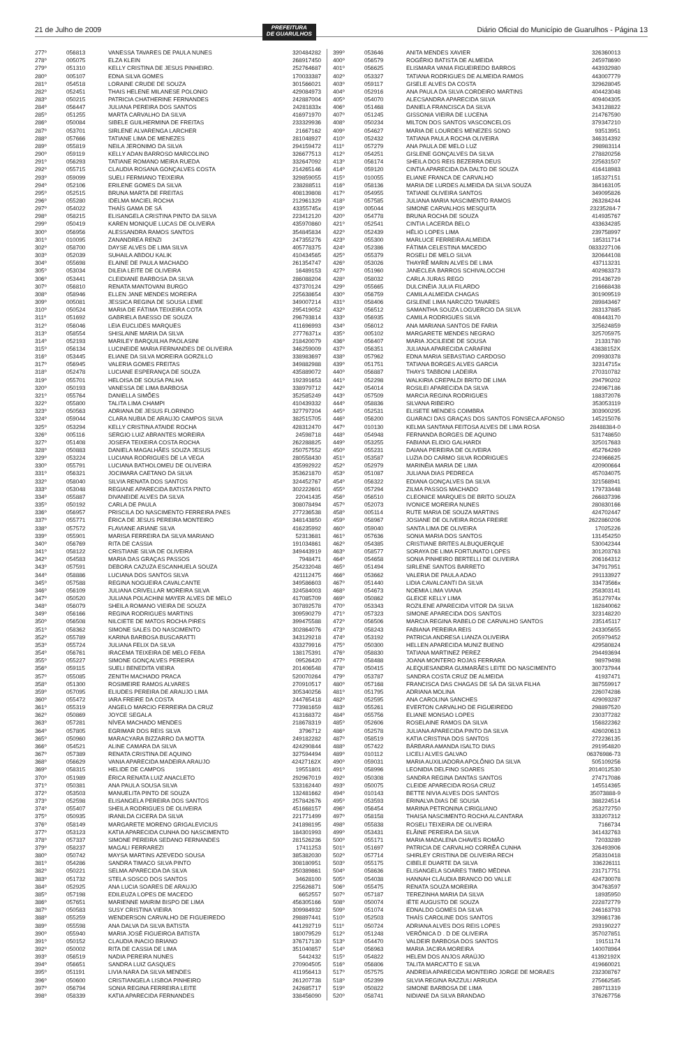21 de Julho de 2009 PREFEITURA
DE GUARULHOS Diário Oficial do Município de Guarulhos - Página 13
| 277º | 056813 | VANESSA TAVARES DE PAULA NUNES | 320484282 |
| 278º | 005075 | ELZA KLEIN | 268917450 |
| 279º | 051310 | KELLY CRISTINA DE JESUS PINHEIRO. | 252764687 |
| 280º | 005107 | EDNA SILVA GOMES | 170033387 |
| 281º | 054518 | LORAINE CRUDE DE SOUZA | 301566021 |
| 282º | 052451 | THAIS HELENE MILANESE POLONIO | 429084973 |
| 283º | 050215 | PATRICIA CHATHERINE FERNANDES | 242887004 |
| 284º | 056447 | JULIANA PEREIRA DOS SANTOS | 24281833x |
| 285º | 051255 | MARTA CARVALHO DA SILVA | 416971970 |
| 286º | 050084 | SIBELE GUILHERMINA DE FREITAS | 233329936 |
| 287º | 053701 | SIRLENE ALVARENGA LARCHER | 21667162 |
| 288º | 057666 | TATIANE LIMA DE MENEZES | 281048927 |
| 289º | 055819 | NEILA JERONIMO DA SILVA | 294159472 |
| 290º | 059119 | KELLY ADAN BARROSO MARCOLINO | 326677513 |
| 291º | 056293 | TATIANE ROMANO MEIRA RUEDA | 332647092 |
| 292º | 055715 | CLAUDIA ROSANA GONÇALVES COSTA | 214265146 |
| 293º | 059099 | SUELI FERMIANO TEIXEIRA | 329859055 |
| 294º | 052106 | ERILENE GOMES DA SILVA | 238288511 |
| 295º | 052515 | BRUNA MARTA DE FREITAS | 408139808 |
| 296º | 055280 | IDELMA MACIEL ROCHA | 212961329 |
| 297º | 054022 | THAÍS GAMA DE SÁ | 43355745x |
| 298º | 058215 | ELISANGELA CRISTINA PINTO DA SILVA | 223412120 |
| 299º | 050419 | KAREN MONIQUE LUCAS DE OLIVEIRA | 435970860 |
| 300º | 056956 | ALESSANDRA RAMOS SANTOS | 354845834 |
| 301º | 010095 | ZANANDREA RENZI | 247355276 |
| 302º | 058700 | DAYSE ALVES DE LIMA SILVA | 405778375 |
| 303º | 052039 | SUHAILA ABDOU KALIK | 410434565 |
| 304º | 055698 | ELAINE DE PAULA MACHADO | 261354747 |
| 305º | 053034 | DILEIA LEITE DE OLIVEIRA | 16489153 |
| 306º | 053441 | CLEIDIANE BARBOSA DA SILVA | 286088204 |
| 307º | 056810 | RENATA MANTOVANI BURGO | 437370124 |
| 308º | 058946 | ELLEN JANE MENDES MOREIRA | 225638654 |
| 309º | 005081 | JESSICA REGINA DE SOUSA LEME | 349007214 |
| 310º | 050524 | MARIA DE FÁTIMA TEIXEIRA COTA | 295419052 |
| 311º | 051692 | GABRIELA BAESSO DE SOUZA | 296793814 |
| 312º | 056046 | LEIA EUCLIDES MARQUES | 411696993 |
| 313º | 058554 | SHISLAINE MARIA DA SILVA | 27776371x |
| 314º | 052193 | MARILEY BARQUILHA PAOLASINI | 218420079 |
| 315º | 056134 | LUCINEIDE MARIA FERNANDES DE OLIVEIRA | 346259009 |
| 316º | 053445 | ELIANE DA SILVA MOREIRA GORZILLO | 338983697 |
| 317º | 056945 | VALERIA GOMES FREITAS | 349882988 |
| 318º | 052478 | LUCIANE ESPERANÇA DE SOUZA | 435889072 |
| 319º | 055701 | HELOISA DE SOUSA PALHA | 192391653 |
| 320º | 050193 | VANESSA DE LIMA BARBOSA | 338979712 |
| 321º | 055764 | DANIELLA SIMÕES | 352585249 |
| 322º | 055800 | TALITA LIMA CHAMPI | 410439332 |
| 323º | 050563 | ADRIANA DE JESUS FLORINDO | 327797204 |
| 324º | 059044 | CLARA NUBIA DE ARAUJO CAMPOS SILVA | 382515705 |
| 325º | 053294 | KELLY CRISTINA ATAIDE ROCHA | 428312470 |
| 326º | 005116 | SERGIO LUIZ ABRANTES MOREIRA | 24598718 |
| 327º | 051408 | JOSEFA TEIXEIRA COSTA ROCHA | 262288825 |
| 328º | 050883 | DANIELA MAGALHÃES SOUZA JESUS | 250757552 |
| 329º | 053224 | LUCIANA RODRIGUES DE LA VEGA | 280558430 |
| 330º | 055791 | LUCIANA BATHOLOMEU DE OLIVEIRA | 435992922 |
| 331º | 056321 | JOCIMARA CAETANO DA SILVA | 353621870 |
| 332º | 058040 | SILVIA RENATA DOS SANTOS | 324452767 |
| 333º | 053048 | REGIANE APARECIDA BATISTA PINTO | 302222601 |
| 334º | 055887 | DIVANEIDE ALVES DA SILVA | 22041435 |
| 335º | 050192 | CARLA DE PAULA | 308078494 |
| 336º | 056957 | PRISCILA DO NASCIMENTO FERREIRA PAES | 277236538 |
| 337º | 055771 | ÉRICA DE JESUS PEREIRA MONTEIRO | 348143850 |
| 338º | 057572 | FLAVIANE ARIANE SILVA | 416235992 |
| 339º | 055901 | MARISA FERREIRA DA SILVA MARIANO | 52313681 |
| 340º | 056769 | RITA DE CASSIA | 191034861 |
| 341º | 058122 | CRISTIANE SILVA DE OLIVEIRA | 349443919 |
| 342º | 054583 | MARIA DAS GRAÇAS PASSOS | 7948471 |
| 343º | 057591 | DEBORA CAZUZA ESCANHUELA SOUZA | 254232048 |
| 344º | 058886 | LUCIANA DOS SANTOS SILVA | 421112475 |
| 345º | 057588 | REGINA NOGUEIRA CAVALCANTE | 349586603 |
| 346º | 056109 | JULIANA CRIVELLAR MOREIRA SILVA | 324584003 |
| 347º | 050520 | JULIANA POLACHINI MAYER ALVES DE MELO | 417085709 |
| 348º | 056079 | SHEILA ROMANO VIEIRA DE SOUZA | 307892578 |
| 349º | 056166 | REGINA RODRIGUES MARTINS | 309590279 |
| 350º | 056508 | NILCIETE DE MATOS ROCHA PIRES | 399475588 |
| 351º | 058362 | SIMONE SALES DO NASCIMENTO | 302864076 |
| 352º | 055789 | KARINA BARBOSA BUSCARATTI | 343129218 |
| 353º | 055724 | JULIANA FELIX DA SILVA | 433279916 |
| 354º | 056761 | IRACEMA TEIXEIRA DE MELO FEBA | 138175391 |
| 355º | 055227 | SIMONE GONÇALVES PEREIRA | 09526420 |
| 356º | 059115 | SUELI BENEDITA VIEIRA | 201406548 |
| 357º | 055085 | ZENITH MACHADO PRACA | 520070264 |
| 358º | 051300 | ROSIMEIRE RAMOS ALVARES | 270910517 |
| 359º | 057095 | ELIUDES PEREIRA DE ARAUJO LIMA | 305340256 |
| 360º | 055472 | IARA FREIRE DA COSTA | 244765418 |
| 361º | 055319 | ANGELO MARCIO FERREIRA DA CRUZ | 773981659 |
| 362º | 050869 | JOYCE SEGALA | 413168372 |
| 363º | 057281 | NÍVEA MACHADO MENDES | 218678319 |
| 364º | 057805 | EGRIMAR DOS REIS SILVA | 3796712 |
| 365º | 050960 | MARACYARA BIZZARRO DA MOTTA | 249182282 |
| 366º | 054521 | ALINE CAMARA DA SILVA | 424290844 |
| 367º | 057389 | RENATA CRISTINA DE AQUINO | 327594494 |
| 368º | 056629 | VANIA APARECIDA MADEIRA ARAUJO | 42427162X |
| 369º | 058315 | HELIDE DE CAMPOS | 19551801 |
| 370º | 051989 | ÉRICA RENATA LUIZ ANACLETO | 292967019 |
| 371º | 050381 | ANA PAULA SOUSA SILVA | 533162440 |
| 372º | 053503 | MANUELITA PINTO DE SOUZA | 132481662 |
| 373º | 052598 | ELISANGELA PEREIRA DOS SANTOS | 257842676 |
| 374º | 055407 | SHEILA RODRIGUES DE OLIVEIRA | 451668157 |
| 375º | 050935 | IRANILDA CICERA DA SILVA | 221771499 |
| 376º | 058149 | MARGARETE MORENO GRIGALEVICIUS | 241898195 |
| 377º | 053123 | KATIA APARECIDA CUNHA DO NASCIMENTO | 184301993 |
| 378º | 057337 | SIMONE PEREIRA SEDANO FERNANDES | 281526236 |
| 379º | 058237 | MAGALI FERRAREZI | 17411253 |
| 380º | 050742 | MAYSA MARTINS AZEVEDO SOUSA | 385382030 |
| 381º | 054286 | SANDRA TIMACO SILVA PINTO | 308180951 |
| 382º | 050221 | SELMA APARECIDA DA SILVA | 250389861 |
| 383º | 051732 | STELA SOSCO DOS SANTOS | 34628100 |
| 384º | 052925 | ANA LUCIA SOARES DE ARAUJO | 225626871 |
| 385º | 057198 | EDILEUZA LOPES DE MACEDO | 6652557 |
| 386º | 057651 | MARIENNE MAIRIM BISPO DE LIMA | 456305166 |
| 387º | 050583 | SUSY CRISTINA VIEIRA | 309984932 |
| 388º | 055259 | WENDERSON CARVALHO DE FIGUEIREDO | 298897441 |
| 389º | 055598 | ANA DALVA DA SILVA BATISTA | 441292719 |
| 390º | 055940 | MARIA JOSÉ FIGUEIROA BATISTA | 180079529 |
| 391º | 050152 | CLAUDIA INACIO BRIANO | 376717130 |
| 392º | 050002 | RITA DE CASSIA DE LIMA | 351040857 |
| 393º | 056519 | NADIA PEREIRA NUNES | 5442432 |
| 394º | 056651 | SANDRA LUIZ GASQUES | 270904505 |
| 395º | 051191 | LIVIA NARA DA SILVA MENDES | 411956413 |
| 396º | 050600 | CRISTIANGELA LISBOA PINHEIRO | 261207738 |
| 397º | 056794 | SONIA REGINA FERREIRA LEITE | 242685717 |
| 398º | 058339 | KATIA APARECIDA FERNANDES | 338456090 |
| 399º | 053646 | ANITA MENDES XAVIER | 326360013 |
| 400º | 056579 | ROGÉRIO BATISTA DE ALMEIDA | 245978690 |
| 401º | 056625 | ELISMARA VANIA FIGUEIREDO BARROS | 443932980 |
| 402º | 053327 | TATIANA RODRIGUES DE ALMEIDA RAMOS | 443007779 |
| 403º | 059117 | GISELE ALVES DA COSTA | 329628045 |
| 404º | 052916 | ANA PAULA DA SILVA CORDEIRO MARTINS | 404423048 |
| 405º | 054070 | ALECSANDRA APARECIDA SILVA | 409404305 |
| 406º | 051468 | DANIELA FRANCISCA DA SILVA | 343128822 |
| 407º | 051245 | GISSONIA VIEIRA DE LUCENA | 214767590 |
| 408º | 050234 | MILTON DOS SANTOS VASCONCELOS | 379347210 |
| 409º | 054627 | MARIA DE LOURDES MENEZES SONO | 93513951 |
| 410º | 052432 | TATIANA PAULA ROCHA OLIVEIRA | 346314392 |
| 411º | 057279 | ANA PAULA DE MELO LUZ | 298983114 |
| 412º | 054251 | GISLENE GONÇALVES DA SILVA | 278820256 |
| 413º | 056174 | SHEILA DOS REIS BEZERRA DEUS | 225631507 |
| 414º | 059120 | CINTIA APARECIDA DA DALTO DE SOUZA | 416418983 |
| 415º | 010055 | ELIANE FRANCA DE CARVALHO | 185327151 |
| 416º | 058136 | MARIA DE LURDES ALMEIDA DA SILVA SOUZA | 384163105 |
| 417º | 054955 | TATIANE OLIVEIRA SANTOS | 349095826 |
| 418º | 057585 | JULIANA MARIA NASCIMENTO RAMOS | 263284244 |
| 419º | 005044 | SIMONE CARVALHOS MESQUITA | 23235284-7 |
| 420º | 054778 | BRUNA ROCHA DE SOUZA | 414935767 |
| 421º | 052541 | CINTIA LACERDA BELO | 433634285 |
| 422º | 052439 | HÉLIO LOPES LIMA | 239758997 |
| 423º | 055300 | MARLUCE FERREIRA ALMEIDA | 185311714 |
| 424º | 052386 | FÁTIMA CELESTINA MACEDO | 0833227106 |
| 425º | 055379 | ROSELI DE MELO SILVA | 320644108 |
| 426º | 053026 | THAYRÊ MARIN ALVES DE LIMA | 437113231 |
| 427º | 051960 | JANECLEA BARROS SCHIVALOCCHI | 402983373 |
| 428º | 058032 | CARLA JURAS REGO | 291436729 |
| 429º | 055665 | DULCINÉIA JULIA FILARDO | 216668438 |
| 430º | 056759 | CAMILA ALMEIDA CHAGAS | 301909519 |
| 431º | 058406 | GISLENE LIMA NARCIZO TAVARES | 289843467 |
| 432º | 056512 | SAMANTHA SOUZA LOGUERCIO DA SILVA | 283137885 |
| 433º | 056935 | CAMILA RODRIGUES SILVA | 408443170 |
| 434º | 056012 | ANA MARIANA SANTOS DE FARIA | 325624859 |
| 435º | 005102 | MARGARETE MENDES NEGRAO | 325705975 |
| 436º | 056407 | MARIA JOCILEIDE DE SOUSA | 21331780 |
| 437º | 056351 | JULIANA APARECIDA CARAFINI | 43838152X |
| 438º | 057962 | EDNA MARIA SEBASTIAO CARDOSO | 209930378 |
| 439º | 051751 | TATIANA BORGES ALVES GARCIA | 32314715x |
| 440º | 056887 | THAYS TABBONI LADEIRA | 270310782 |
| 441º | 052298 | WALKIRIA CREPALDI BRITO DE LIMA | 294790202 |
| 442º | 054014 | ROSILEI APARECIDA DA SILVA | 224967186 |
| 443º | 057509 | MARCIA REGINA RODRIGUES | 188372076 |
| 444º | 058836 | SILVANA RIBEIRO | 353053119 |
| 445º | 052531 | ELISETE MENDES COIMBRA | 303900295 |
| 446º | 056200 | GUARACI DAS GRAÇAS DOS SANTOS FONSECA AFONSO | 145215076 |
| 447º | 010130 | KELMA SANTANA FEITOSA ALVES DE LIMA ROSA | 28488384-0 |
| 448º | 054948 | FERNANDA BORGES DE AQUINO | 531748650 |
| 449º | 053255 | FABIANA ELIDIO GALHARDI | 325017683 |
| 450º | 055231 | DAIANA PEREIRA DE OLIVEIRA | 452764269 |
| 451º | 053587 | LUZIA DO CARMO SILVA RODRIGUES | 224966625 |
| 452º | 052979 | MARINÉIA MARIA DE LIMA | 420900664 |
| 453º | 051087 | JULIANA DIAS PEDRECA | 457034075 |
| 454º | 056322 | EDIANA GONÇALVES DA SILVA | 321568941 |
| 455º | 057294 | ZILMA PASSOS MACHADO | 179733448 |
| 456º | 056510 | CLEONICE MARQUES DE BRITO SOUZA | 266837396 |
| 457º | 052073 | IVONICE MOREIRA NUNES | 280830166 |
| 458º | 005114 | RUTE MARIA DE SOUZA MARTINS | 424702447 |
| 459º | 058967 | JOSIANE DE OLIVEIRA ROSA FREIRE | 2622860206 |
| 460º | 059040 | SANTA LIMA DE OLIVEIRA | 17025226 |
| 461º | 057636 | SONIA MARIA DOS SANTOS | 131454250 |
| 462º | 054385 | CRISTIANE BRITES ALBUQUERQUE | 530042344 |
| 463º | 058577 | SORAYA DE LIMA FORTUNATO LOPES | 301203763 |
| 464º | 054658 | SONIA PINHEIRO BERTELLI DE OLIVEIRA | 206164312 |
| 465º | 051494 | SIRLENE SANTOS BARRETO | 347917951 |
| 466º | 053662 | VALERIA DE PAULA ADAO | 291133927 |
| 467º | 051440 | LIDIA CAVALCANTI DA SILVA | 33473566x |
| 468º | 054673 | NOEMIA LIMA VIANA | 258303141 |
| 469º | 050862 | GLEICE KELLY LIMA | 35127974x |
| 470º | 053343 | ROZILENE APARECIDA VITOR DA SILVA | 182840062 |
| 471º | 057323 | SIMONE APARECIDA DOS SANTOS | 323148220 |
| 472º | 056506 | MARCIA REGINA RABELO DE CARVALHO SANTOS | 235145117 |
| 473º | 058243 | FABIANA PEREIRA REIS | 243305655 |
| 474º | 053192 | PATRICIA ANDRESA LIANZA OLIVEIRA | 205979452 |
| 475º | 050300 | HELLEN APARECIDA MUNIZ BUENO | 429580824 |
| 476º | 058830 | TATIANA MARTINEZ PEREZ | 294493694 |
| 477º | 058488 | JOANA MONTERO ROJAS FERRARA | 98979498 |
| 478º | 050415 | ALEQUESANDRA GUIMARÃES LEITE DO NASCIMENTO | 300737944 |
| 479º | 053787 | SANDRA COSTA CRUZ DE ALMEIDA | 41937471 |
| 480º | 057168 | FRANCISCA DAS CHAGAS DE SÁ DA SILVA FILHA | 387559917 |
| 481º | 051795 | ADRIANA MOLINA | 226074286 |
| 482º | 052595 | ANA CAROLINA SANCHES | 429093287 |
| 483º | 055261 | EVERTON CARVALHO DE FIGUEIREDO | 298897520 |
| 484º | 055756 | ELIANE MONSAO LOPES | 230377282 |
| 485º | 052606 | ROSELAINE RAMOS DA SILVA | 156822362 |
| 486º | 052578 | JULIANA APARECIDA PINTO DA SILVA | 426020613 |
| 487º | 058519 | KATIA CRISTINA DOS SANTOS | 272236135 |
| 488º | 057422 | BÁRBARA AMANDA ISALTO DIAS | 291954820 |
| 489º | 010112 | LICELI ALVES GALVAO | 06376986-73 |
| 490º | 059031 | MARIA AUXILIADORA APOLÔNIO DA SILVA | 505109256 |
| 491º | 058996 | LEONIDIA DELFINO SOARES | 2014012530 |
| 492º | 050308 | SANDRA REGINA DANTAS SANTOS | 274717086 |
| 493º | 050075 | CLEIDE APARECIDA ROSA CRUZ | 145514365 |
| 494º | 010143 | BETTE NIVIA ALVES DOS SANTOS | 35073888-9 |
| 495º | 053593 | ERINALVA DIAS DE SOUSA | 388224514 |
| 496º | 056454 | MARINA PETRONINA CIRIGLIANO | 253272750 |
| 497º | 058158 | THAISA NASCIMENTO ROCHA ALCANTARA | 333207312 |
| 498º | 055838 | ROSELI TEIXEIRA DE OLIVEIRA | 7166734 |
| 499º | 053431 | ELÂINE PEREIRA DA SILVA | 341432763 |
| 500º | 055171 | MARIA MADALENA CHAVES ROMÃO | 72033289 |
| 501º | 051697 | PATRICIA DE CARVALHO CORRÊA CUNHA | 326493906 |
| 502º | 057714 | SHIRLEY CRISTINA DE OLIVEIRA RECH | 258310418 |
| 503º | 055175 | CIBELE DUARTE DA SILVA | 336226111 |
| 504º | 058636 | ELISANGELA SOARES TIMBO MÉDINA | 231717751 |
| 505º | 054038 | HANNAH CLÁUDIA BRANCO DO VALLE | 424730078 |
| 506º | 055475 | RENATA SOUZA MOREIRA | 304763597 |
| 507º | 057187 | TEREZINHA MARIA DA SILVA | 18935950 |
| 508º | 050074 | IÉTE AUGUSTO DE SOUZA | 222872779 |
| 509º | 051074 | EDNALDO GOMES DA SILVA | 246163793 |
| 510º | 052503 | THAÍS CAROLINE DOS SANTOS | 329861736 |
| 511º | 050724 | ADRIANA ALVES DOS REIS LOPES | 293190227 |
| 512º | 051248 | VERÔNICA D . D DE OLIVEIRA | 357027851 |
| 513º | 054470 | VALDEIR BARBOSA DOS SANTOS | 19151174 |
| 514º | 056963 | MARIA JACIRA MOREIRA | 140078964 |
| 515º | 054822 | HELEM DOS ANJOS ARAÚJO | 41392192X |
| 516º | 056806 | TALITA MARCATTO E SILVA | 419660021 |
| 517º | 057575 | ANDREIA APARECIDA MONTEIRO JORGE DE MORAES | 232308767 |
| 518º | 052399 | SILVIA REGINA RAZZULI ARRUDA | 275662585 |
| 519º | 050822 | SIMONE BARBOSA DE LIMA | 289711319 |
| 520º | 058741 | NIDIANE DA SILVA BRANDAO | 376267756 |